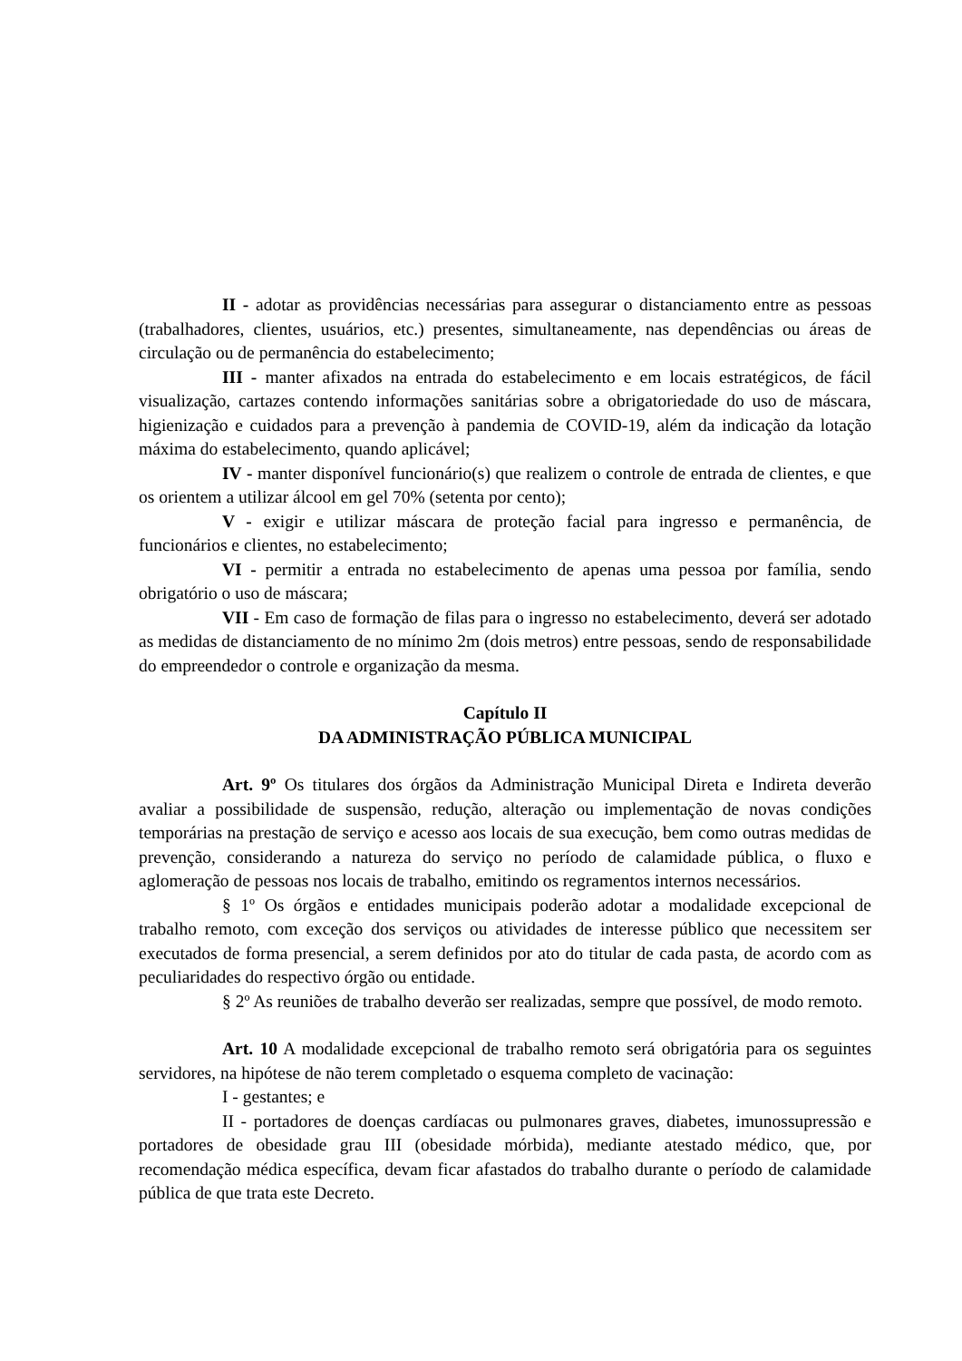II - adotar as providências necessárias para assegurar o distanciamento entre as pessoas (trabalhadores, clientes, usuários, etc.) presentes, simultaneamente, nas dependências ou áreas de circulação ou de permanência do estabelecimento;
III - manter afixados na entrada do estabelecimento e em locais estratégicos, de fácil visualização, cartazes contendo informações sanitárias sobre a obrigatoriedade do uso de máscara, higienização e cuidados para a prevenção à pandemia de COVID-19, além da indicação da lotação máxima do estabelecimento, quando aplicável;
IV - manter disponível funcionário(s) que realizem o controle de entrada de clientes, e que os orientem a utilizar álcool em gel 70% (setenta por cento);
V - exigir e utilizar máscara de proteção facial para ingresso e permanência, de funcionários e clientes, no estabelecimento;
VI - permitir a entrada no estabelecimento de apenas uma pessoa por família, sendo obrigatório o uso de máscara;
VII - Em caso de formação de filas para o ingresso no estabelecimento, deverá ser adotado as medidas de distanciamento de no mínimo 2m (dois metros) entre pessoas, sendo de responsabilidade do empreendedor o controle e organização da mesma.
Capítulo II
DA ADMINISTRAÇÃO PÚBLICA MUNICIPAL
Art. 9º Os titulares dos órgãos da Administração Municipal Direta e Indireta deverão avaliar a possibilidade de suspensão, redução, alteração ou implementação de novas condições temporárias na prestação de serviço e acesso aos locais de sua execução, bem como outras medidas de prevenção, considerando a natureza do serviço no período de calamidade pública, o fluxo e aglomeração de pessoas nos locais de trabalho, emitindo os regramentos internos necessários.
§ 1º Os órgãos e entidades municipais poderão adotar a modalidade excepcional de trabalho remoto, com exceção dos serviços ou atividades de interesse público que necessitem ser executados de forma presencial, a serem definidos por ato do titular de cada pasta, de acordo com as peculiaridades do respectivo órgão ou entidade.
§ 2º As reuniões de trabalho deverão ser realizadas, sempre que possível, de modo remoto.
Art. 10 A modalidade excepcional de trabalho remoto será obrigatória para os seguintes servidores, na hipótese de não terem completado o esquema completo de vacinação:
I - gestantes; e
II - portadores de doenças cardíacas ou pulmonares graves, diabetes, imunossupressão e portadores de obesidade grau III (obesidade mórbida), mediante atestado médico, que, por recomendação médica específica, devam ficar afastados do trabalho durante o período de calamidade pública de que trata este Decreto.